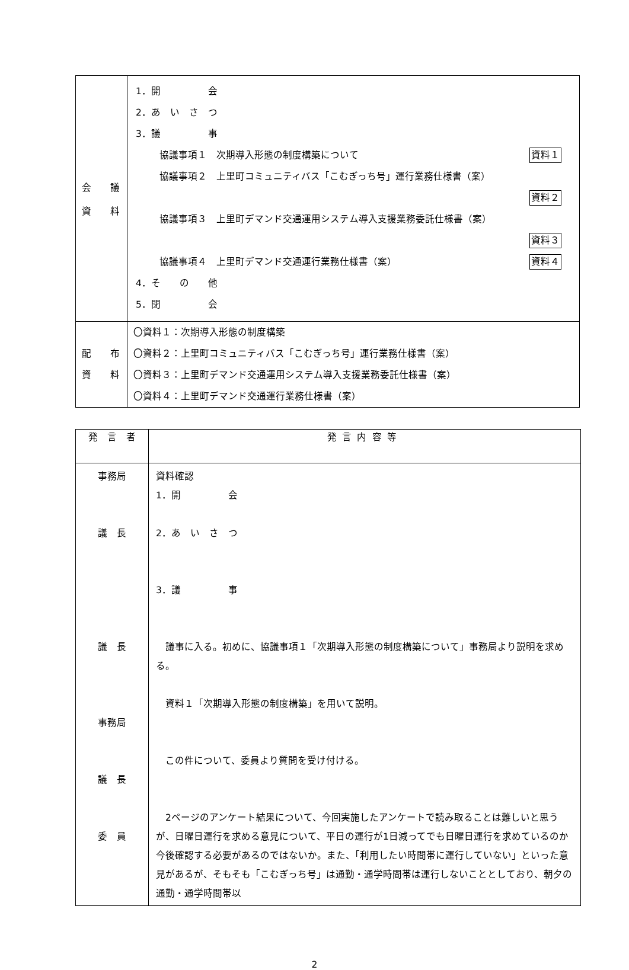| 会 議 資 料 | 1．開 会 2．あ い さ つ 3．議 事 資料１ 協議事項１ 次期導入形態の制度構築について 協議事項２ 上里町コミュニティバス「こむぎっち号」運行業務仕様書（案） 資料２ 協議事項３ 上里町デマンド交通運用システム導入支援業務委託仕様書（案） 資料３ 資料４ 協議事項４ 上里町デマンド交通運行業務仕様書（案） 4．そ の 他 5．閉 会 |
| 配 布 資 料 | 〇資料１：次期導入形態の制度構築 〇資料２：上里町コミュニティバス「こむぎっち号」運行業務仕様書（案） 〇資料３：上里町デマンド交通運用システム導入支援業務委託仕様書（案） 〇資料４：上里町デマンド交通運行業務仕様書（案） |
| 発 言 者 | 発言内容等 |
| --- | --- |
| 事務局 議 長 議 長 事務局 議 長 委 員 | 資料確認 1．開 会 2．あ い さ つ 3．議 事 議事に入る。初めに、協議事項１「次期導入形態の制度構築について」事務局より説明を求める。 資料１「次期導入形態の制度構築」を用いて説明。 この件について、委員より質問を受け付ける。 2ページのアンケート結果について、今回実施したアンケートで読み取ることは難しいと思うが、日曜日運行を求める意見について、平日の運行が1日減ってでも日曜日運行を求めているのか今後確認する必要があるのではないか。また、「利用したい時間帯に運行していない」といった意見があるが、そもそも「こむぎっち号」は通勤・通学時間帯は運行しないこととしており、朝夕の通勤・通学時間帯以 |
2